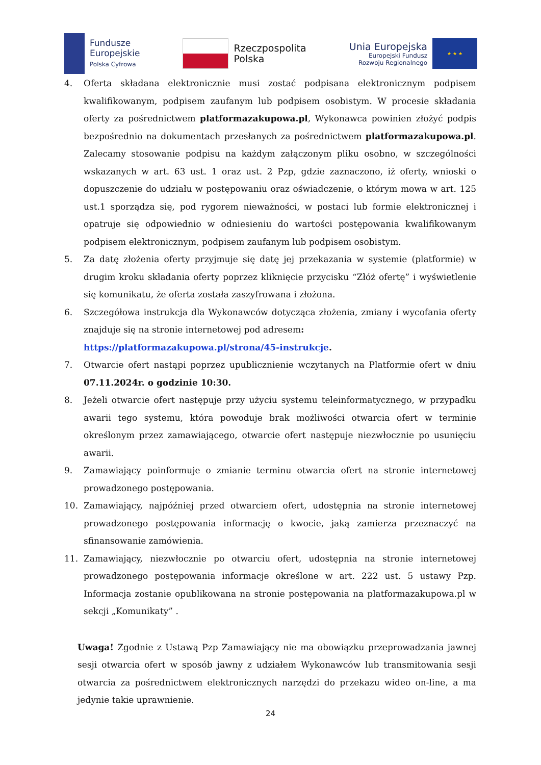Fundusze
Europejskie
Polska Cyfrowa
Rzeczpospolita
Polska
Unia Europejska
Europejski Fundusz
Rozwoju Regionalnego
★ ★ ★
4. Oferta składana elektronicznie musi zostać podpisana elektronicznym podpisem kwalifikowanym, podpisem zaufanym lub podpisem osobistym. W procesie składania oferty za pośrednictwem platformazakupowa.pl, Wykonawca powinien złożyć podpis bezpośrednio na dokumentach przesłanych za pośrednictwem platformazakupowa.pl. Zalecamy stosowanie podpisu na każdym załączonym pliku osobno, w szczególności wskazanych w art. 63 ust. 1 oraz ust. 2 Pzp, gdzie zaznaczono, iż oferty, wnioski o dopuszczenie do udziału w postępowaniu oraz oświadczenie, o którym mowa w art. 125 ust.1 sporządza się, pod rygorem nieważności, w postaci lub formie elektronicznej i opatruje się odpowiednio w odniesieniu do wartości postępowania kwalifikowanym podpisem elektronicznym, podpisem zaufanym lub podpisem osobistym.
5. Za datę złożenia oferty przyjmuje się datę jej przekazania w systemie (platformie) w drugim kroku składania oferty poprzez kliknięcie przycisku “Złóż ofertę” i wyświetlenie się komunikatu, że oferta została zaszyfrowana i złożona.
6. Szczegółowa instrukcja dla Wykonawców dotycząca złożenia, zmiany i wycofania oferty znajduje się na stronie internetowej pod adresem:
https://platformazakupowa.pl/strona/45-instrukcje.
7. Otwarcie ofert nastąpi poprzez upublicznienie wczytanych na Platformie ofert w dniu 07.11.2024r. o godzinie 10:30.
8. Jeżeli otwarcie ofert następuje przy użyciu systemu teleinformatycznego, w przypadku awarii tego systemu, która powoduje brak możliwości otwarcia ofert w terminie określonym przez zamawiającego, otwarcie ofert następuje niezwłocznie po usunięciu awarii.
9. Zamawiający poinformuje o zmianie terminu otwarcia ofert na stronie internetowej prowadzonego postępowania.
10. Zamawiający, najpóźniej przed otwarciem ofert, udostępnia na stronie internetowej prowadzonego postępowania informację o kwocie, jaką zamierza przeznaczyć na sfinansowanie zamówienia.
11. Zamawiający, niezwłocznie po otwarciu ofert, udostępnia na stronie internetowej prowadzonego postępowania informacje określone w art. 222 ust. 5 ustawy Pzp. Informacja zostanie opublikowana na stronie postępowania na platformazakupowa.pl w sekcji „Komunikaty” .
Uwaga! Zgodnie z Ustawą Pzp Zamawiający nie ma obowiązku przeprowadzania jawnej sesji otwarcia ofert w sposób jawny z udziałem Wykonawców lub transmitowania sesji otwarcia za pośrednictwem elektronicznych narzędzi do przekazu wideo on-line, a ma jedynie takie uprawnienie.
24